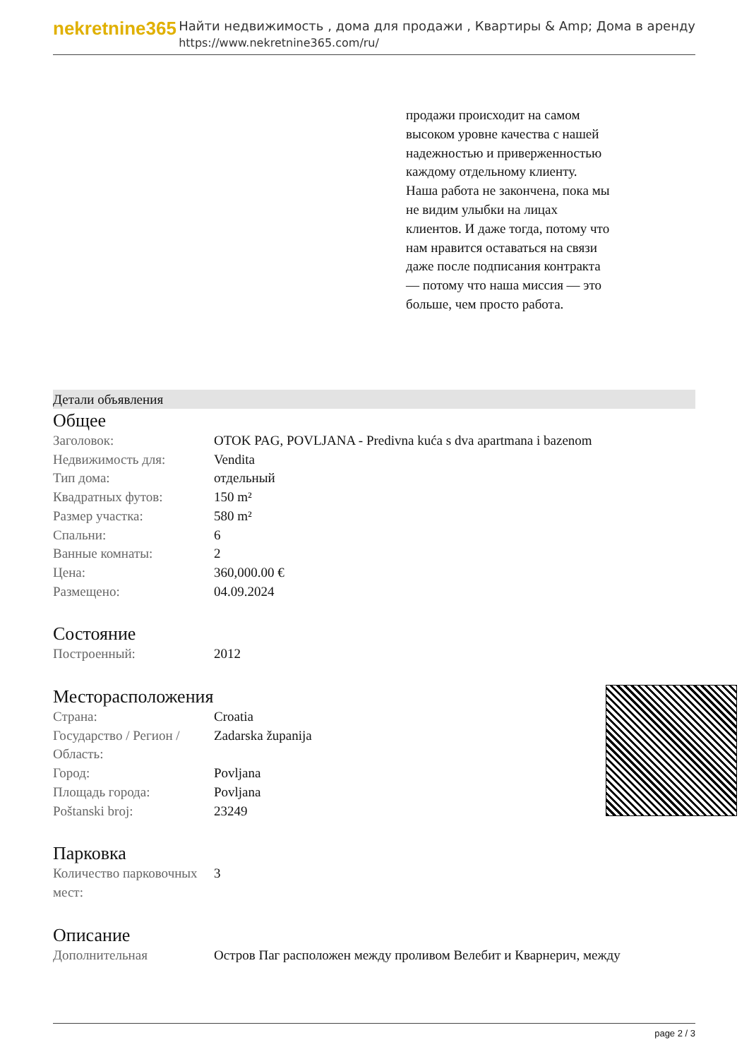nekretnine365
Найти недвижимость , дома для продажи , Квартиры & Amp; Дома в аренду
https://www.nekretnine365.com/ru/
продажи происходит на самом высоком уровне качества с нашей надежностью и приверженностью каждому отдельному клиенту. Наша работа не закончена, пока мы не видим улыбки на лицах клиентов. И даже тогда, потому что нам нравится оставаться на связи даже после подписания контракта — потому что наша миссия — это больше, чем просто работа.
Детали объявления
Общее
| Заголовок: | OTOK PAG, POVLJANA - Predivna kuća s dva apartmana i bazenom |
| Недвижимость для: | Vendita |
| Тип дома: | отдельный |
| Квадратных футов: | 150 m² |
| Размер участка: | 580 m² |
| Спальни: | 6 |
| Ванные комнаты: | 2 |
| Цена: | 360,000.00 € |
| Размещено: | 04.09.2024 |
Состояние
| Построенный: | 2012 |
Месторасположения
| Страна: | Croatia |
| Государство / Регион / Область: | Zadarska županija |
| Город: | Povljana |
| Площадь города: | Povljana |
| Poštanski broj: | 23249 |
Парковка
| Количество парковочных мест: | 3 |
Описание
| Дополнительная | Остров Паг расположен между проливом Велебит и Кварнерич, между |
page 2 / 3